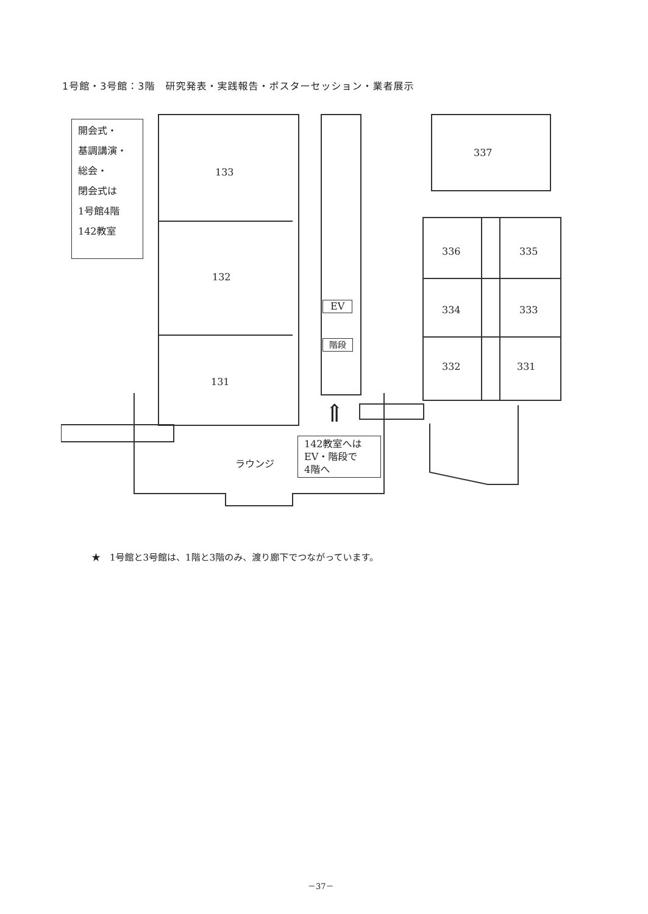1号館・3号館：3階　研究発表・実践報告・ポスターセッション・業者展示
開会式・
基調講演・
総会・
閉会式は
1号館4階
142教室
133
132
131
337
336 335
334 333
332 331
EV
階段
⇑
ラウンジ
142教室へは
EV・階段で
4階へ
★　1号館と3号館は、1階と3階のみ、渡り廊下でつながっています。
－37－